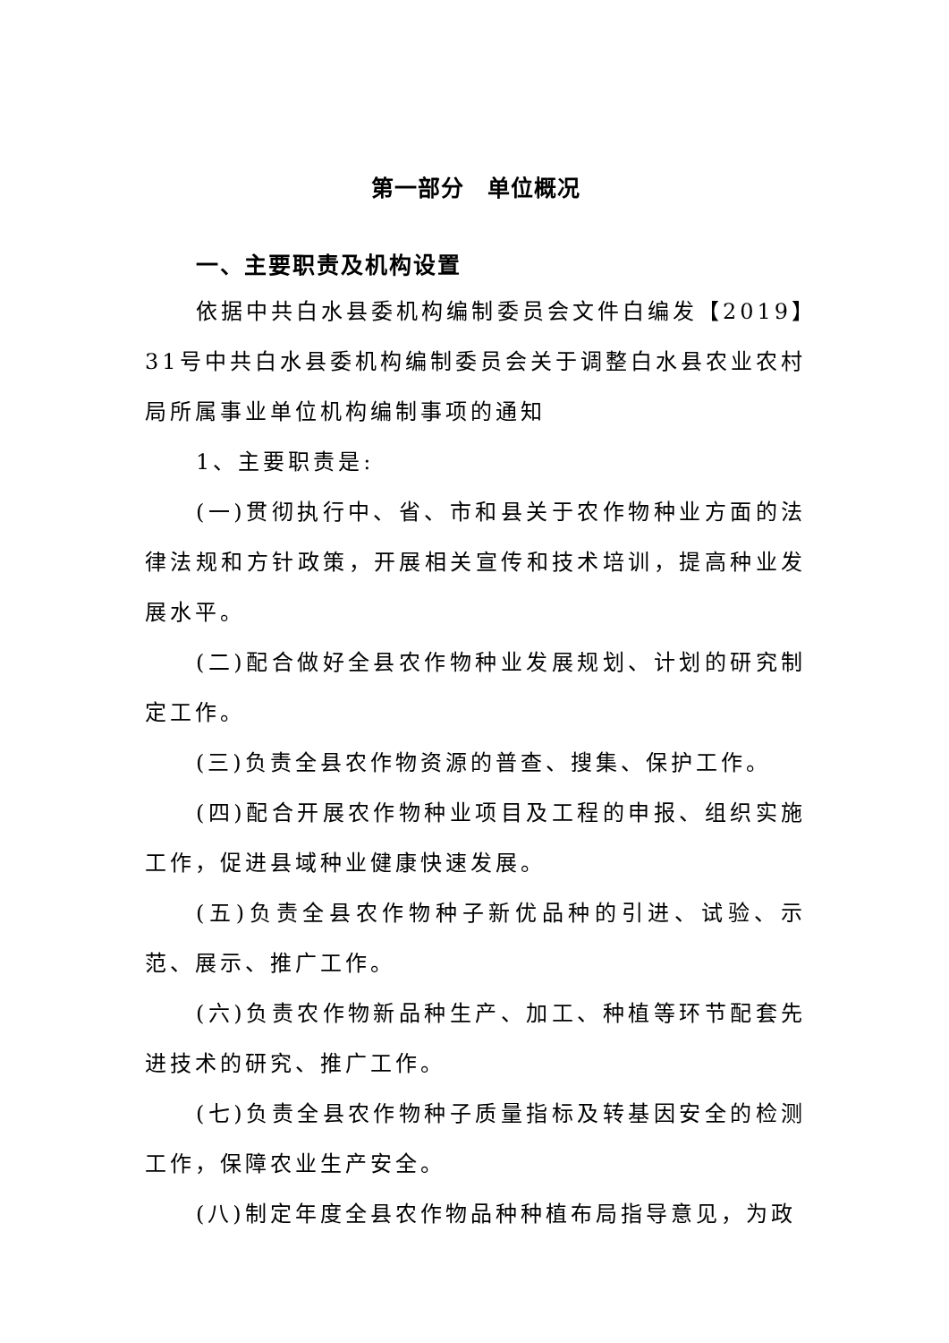第一部分　单位概况
一、主要职责及机构设置
依据中共白水县委机构编制委员会文件白编发【2019】31号中共白水县委机构编制委员会关于调整白水县农业农村局所属事业单位机构编制事项的通知
1、主要职责是:
(一)贯彻执行中、省、市和县关于农作物种业方面的法律法规和方针政策，开展相关宣传和技术培训，提高种业发展水平。
(二)配合做好全县农作物种业发展规划、计划的研究制定工作。
(三)负责全县农作物资源的普查、搜集、保护工作。
(四)配合开展农作物种业项目及工程的申报、组织实施工作，促进县域种业健康快速发展。
(五)负责全县农作物种子新优品种的引进、试验、示范、展示、推广工作。
(六)负责农作物新品种生产、加工、种植等环节配套先进技术的研究、推广工作。
(七)负责全县农作物种子质量指标及转基因安全的检测工作，保障农业生产安全。
(八)制定年度全县农作物品种种植布局指导意见，为政